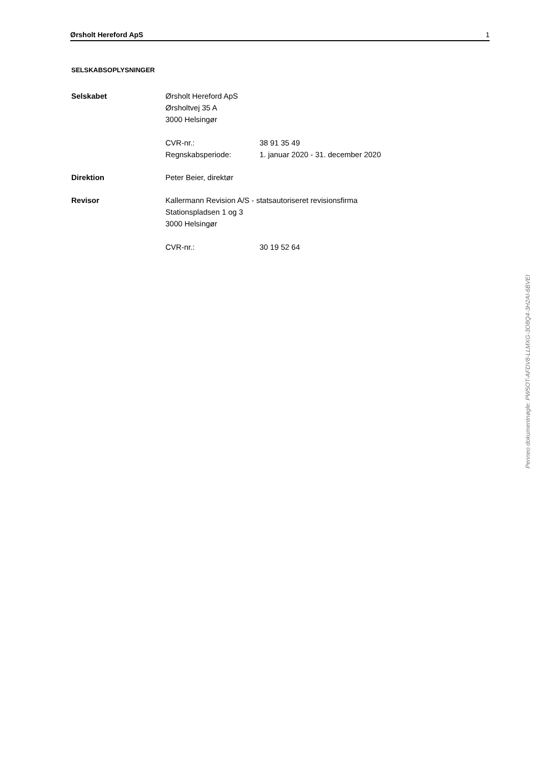Ørsholt Hereford ApS 1
SELSKABSOPLYSNINGER
Selskabet Ørsholt Hereford ApS
Ørsholtvej 35 A
3000 Helsingør
CVR-nr.: 38 91 35 49
Regnskabsperiode: 1. januar 2020 - 31. december 2020
Direktion Peter Beier, direktør
Revisor Kallermann Revision A/S - statsautoriseret revisionsfirma
Stationspladsen 1 og 3
3000 Helsingør
CVR-nr.: 30 19 52 64
Penneo dokumentnøgle: PW5OT-AFDV8-LLMXG-3O8Q4-3H2AI-6BVEI